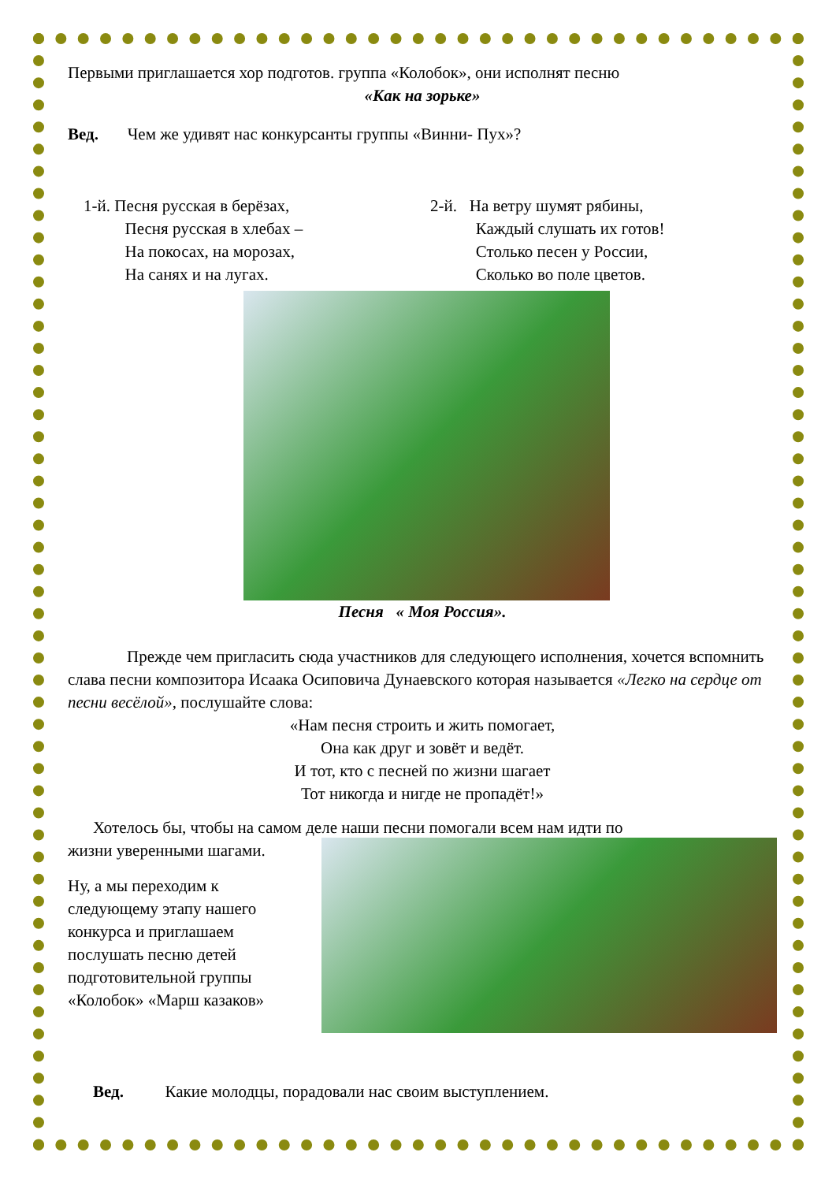Первыми приглашается хор подготов. группа «Колобок», они исполнят песню
«Как на зорьке»
Вед. Чем же удивят нас конкурсанты группы «Винни- Пух»?
1-й. Песня русская в берёзах,
Песня русская в хлебах –
На покосах, на морозах,
На санях и на лугах.
2-й. На ветру шумят рябины,
Каждый слушать их готов!
Столько песен у России,
Сколько во поле цветов.
Песня « Моя Россия».
Прежде чем пригласить сюда участников для следующего исполнения, хочется вспомнить слава песни композитора Исаака Осиповича Дунаевского которая называется «Легко на сердце от песни весёлой», послушайте слова:
«Нам песня строить и жить помогает,
Она как друг и зовёт и ведёт.
И тот, кто с песней по жизни шагает
Тот никогда и нигде не пропадёт!»
Хотелось бы, чтобы на самом деле наши песни помогали всем нам идти по
жизни уверенными шагами.
Ну, а мы переходим к следующему этапу нашего конкурса и приглашаем послушать песню детей подготовительной группы «Колобок» «Марш казаков»
Вед. Какие молодцы, порадовали нас своим выступлением.